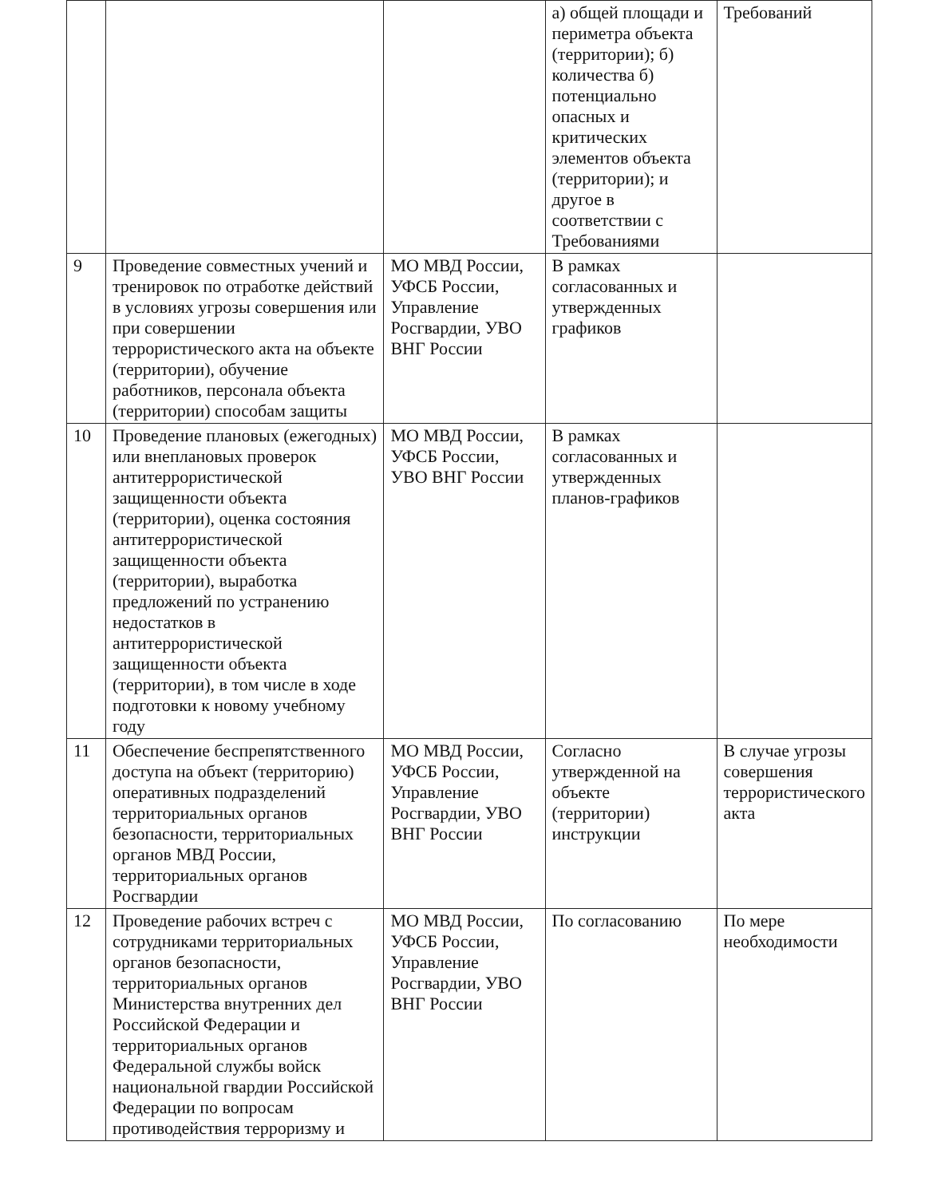| | | | а) общей площади и периметра объекта (территории); б) количества б) потенциально опасных и критических элементов объекта (территории); и другое в соответствии с Требованиями | Требований |
| 9 | Проведение совместных учений и тренировок по отработке действий в условиях угрозы совершения или при совершении террористического акта на объекте (территории), обучение работников, персонала объекта (территории) способам защиты | МО МВД России, УФСБ России, Управление Росгвардии, УВО ВНГ России | В рамках согласованных и утвержденных графиков | |
| 10 | Проведение плановых (ежегодных) или внеплановых проверок антитеррористической защищенности объекта (территории), оценка состояния антитеррористической защищенности объекта (территории), выработка предложений по устранению недостатков в антитеррористической защищенности объекта (территории), в том числе в ходе подготовки к новому учебному году | МО МВД России, УФСБ России, УВО ВНГ России | В рамках согласованных и утвержденных планов-графиков | |
| 11 | Обеспечение беспрепятственного доступа на объект (территорию) оперативных подразделений территориальных органов безопасности, территориальных органов МВД России, территориальных органов Росгвардии | МО МВД России, УФСБ России, Управление Росгвардии, УВО ВНГ России | Согласно утвержденной на объекте (территории) инструкции | В случае угрозы совершения террористического акта |
| 12 | Проведение рабочих встреч с сотрудниками территориальных органов безопасности, территориальных органов Министерства внутренних дел Российской Федерации и территориальных органов Федеральной службы войск национальной гвардии Российской Федерации по вопросам противодействия терроризму и | МО МВД России, УФСБ России, Управление Росгвардии, УВО ВНГ России | По согласованию | По мере необходимости |